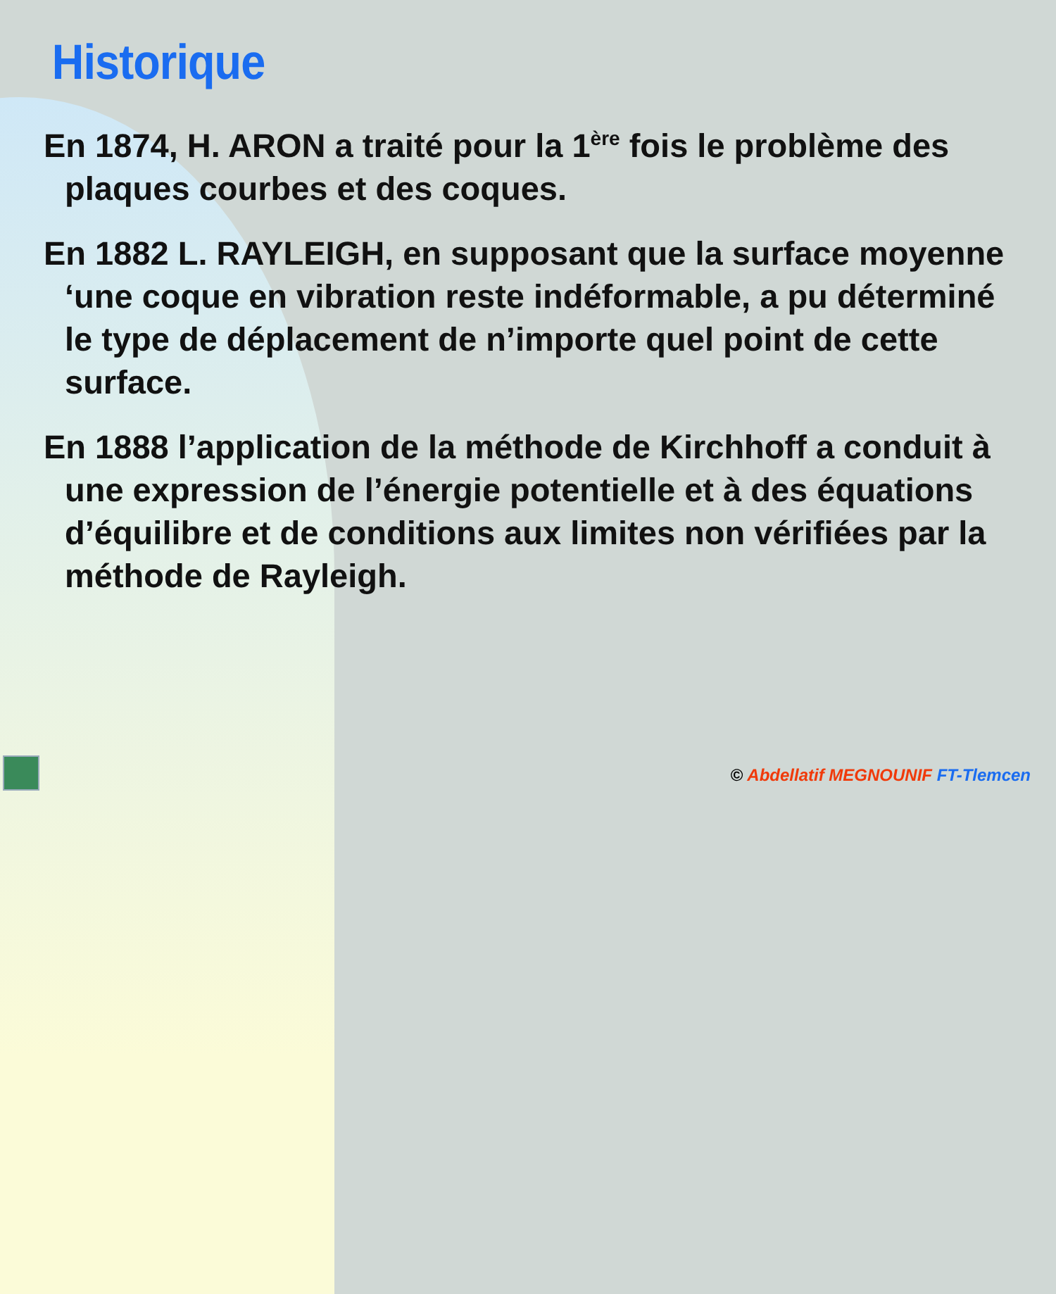Historique
En 1874, H. ARON a traité pour la 1<sup>ère</sup> fois le problème des plaques courbes et des coques.
En 1882 L. RAYLEIGH, en supposant que la surface moyenne ‘une coque en vibration reste indéformable, a pu déterminé le type de déplacement de n’importe quel point de cette surface.
En 1888 l’application de la méthode de Kirchhoff a conduit à une expression de l’énergie potentielle et à des équations d’équilibre et de conditions aux limites non vérifiées par la méthode de Rayleigh.
© Abdellatif MEGNOUNIF FT-Tlemcen